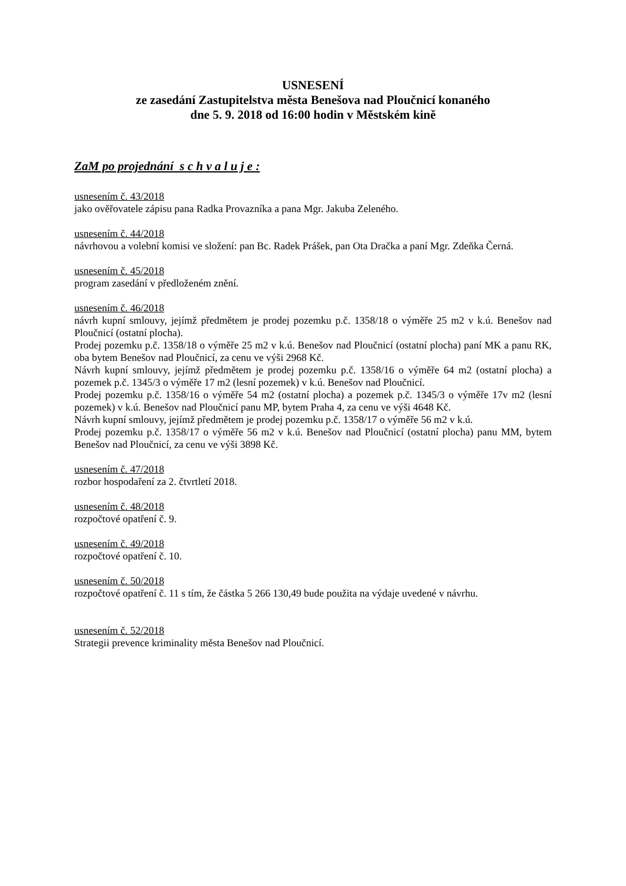USNESENÍ
ze zasedání Zastupitelstva města Benešova nad Ploučnicí konaného
dne 5. 9. 2018 od 16:00 hodin v Městském kině
ZaM po projednání s c h v a l u j e :
usnesením č. 43/2018
jako ověřovatele zápisu pana Radka Provazníka a pana Mgr. Jakuba Zeleného.
usnesením č. 44/2018
návrhovou a volební komisi ve složení: pan Bc. Radek Prášek, pan Ota Dračka a paní Mgr. Zdeňka Černá.
usnesením č. 45/2018
program zasedání v předloženém znění.
usnesením č. 46/2018
návrh kupní smlouvy, jejímž předmětem je prodej pozemku p.č. 1358/18 o výměře 25 m2 v k.ú. Benešov nad Ploučnicí (ostatní plocha).
Prodej pozemku p.č. 1358/18 o výměře 25 m2 v k.ú. Benešov nad Ploučnicí (ostatní plocha) paní MK a panu RK, oba bytem Benešov nad Ploučnicí, za cenu ve výši 2968 Kč.
Návrh kupní smlouvy, jejímž předmětem je prodej pozemku p.č. 1358/16 o výměře 64 m2 (ostatní plocha) a pozemek p.č. 1345/3 o výměře 17 m2 (lesní pozemek) v k.ú. Benešov nad Ploučnicí.
Prodej pozemku p.č. 1358/16 o výměře 54 m2 (ostatní plocha) a pozemek p.č. 1345/3 o výměře 17v m2 (lesní pozemek) v k.ú. Benešov nad Ploučnicí panu MP, bytem Praha 4, za cenu ve výši 4648 Kč.
Návrh kupní smlouvy, jejímž předmětem je prodej pozemku p.č. 1358/17 o výměře 56 m2 v k.ú.
Prodej pozemku p.č. 1358/17 o výměře 56 m2 v k.ú. Benešov nad Ploučnicí (ostatní plocha) panu MM, bytem Benešov nad Ploučnicí, za cenu ve výši 3898 Kč.
usnesením č. 47/2018
rozbor hospodaření za 2. čtvrtletí 2018.
usnesením č. 48/2018
rozpočtové opatření č. 9.
usnesením č. 49/2018
rozpočtové opatření č. 10.
usnesením č. 50/2018
rozpočtové opatření č. 11 s tím, že částka 5 266 130,49 bude použita na výdaje uvedené v návrhu.
usnesením č. 52/2018
Strategii prevence kriminality města Benešov nad Ploučnicí.